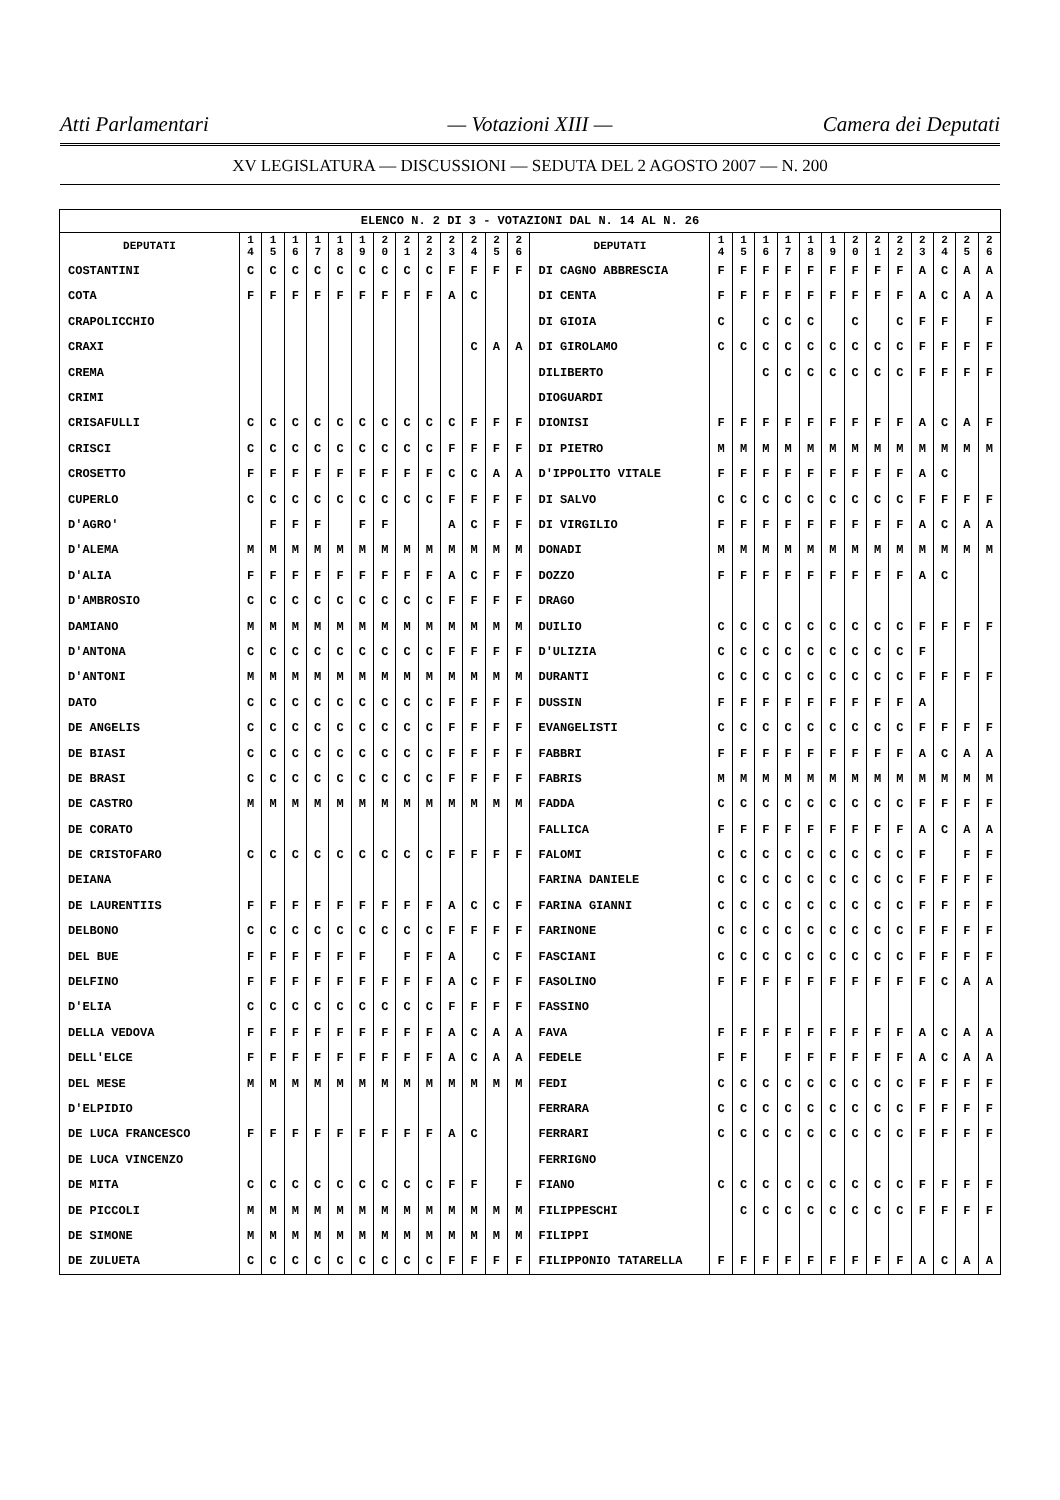Atti Parlamentari — Votazioni XIII — Camera dei Deputati
XV LEGISLATURA — DISCUSSIONI — SEDUTA DEL 2 AGOSTO 2007 — N. 200
| ELENCO N. 2 DI 3 - VOTAZIONI DAL N. 14 AL N. 26 | | | | | | | | | | | | | | | | | | | | | | | | | | | |
| DEPUTATI | 1 4 | 1 5 | 1 6 | 1 7 | 1 8 | 1 9 | 2 0 | 2 1 | 2 2 | 2 3 | 2 4 | 2 5 | 2 6 | DEPUTATI | 1 4 | 1 5 | 1 6 | 1 7 | 1 8 | 1 9 | 2 0 | 2 1 | 2 2 | 2 3 | 2 4 | 2 5 | 2 6 |
| COSTANTINI | C | C | C | C | C | C | C | C | C | F | F | F | F | DI CAGNO ABBRESCIA | F | F | F | F | F | F | F | F | F | A | C | A | A |
| COTA | F | F | F | F | F | F | F | F | F | A | C | | | DI CENTA | F | F | F | F | F | F | F | F | F | A | C | A | A |
| CRAPOLICCHIO | | | | | | | | | | | | | | DI GIOIA | C | | C | C | C | | C | | C | F | F | | F |
| CRAXI | | | | | | | | | | | C | A | A | DI GIROLAMO | C | C | C | C | C | C | C | C | C | F | F | F | F |
| CREMA | | | | | | | | | | | | | | DILIBERTO | | | C | C | C | C | C | C | C | F | F | F | F |
| CRIMI | | | | | | | | | | | | | | DIOGUARDI | | | | | | | | | | | | | |
| CRISAFULLI | C | C | C | C | C | C | C | C | C | C | F | F | F | DIONISI | F | F | F | F | F | F | F | F | F | A | C | A | F |
| CRISCI | C | C | C | C | C | C | C | C | C | F | F | F | F | DI PIETRO | M | M | M | M | M | M | M | M | M | M | M | M | M |
| CROSETTO | F | F | F | F | F | F | F | F | F | C | C | A | A | D'IPPOLITO VITALE | F | F | F | F | F | F | F | F | F | A | C | | |
| CUPERLO | C | C | C | C | C | C | C | C | C | F | F | F | F | DI SALVO | C | C | C | C | C | C | C | C | C | F | F | F | F |
| D'AGRO' | | F | F | F | | F | F | | | A | C | F | F | DI VIRGILIO | F | F | F | F | F | F | F | F | F | A | C | A | A |
| D'ALEMA | M | M | M | M | M | M | M | M | M | M | M | M | M | DONADI | M | M | M | M | M | M | M | M | M | M | M | M | M |
| D'ALIA | F | F | F | F | F | F | F | F | F | A | C | F | F | DOZZO | F | F | F | F | F | F | F | F | F | A | C | | |
| D'AMBROSIO | C | C | C | C | C | C | C | C | C | F | F | F | F | DRAGO | | | | | | | | | | | | | |
| DAMIANO | M | M | M | M | M | M | M | M | M | M | M | M | M | DUILIO | C | C | C | C | C | C | C | C | C | F | F | F | F |
| D'ANTONA | C | C | C | C | C | C | C | C | C | F | F | F | F | D'ULIZIA | C | C | C | C | C | C | C | C | C | F | | | |
| D'ANTONI | M | M | M | M | M | M | M | M | M | M | M | M | M | DURANTI | C | C | C | C | C | C | C | C | C | F | F | F | F |
| DATO | C | C | C | C | C | C | C | C | C | F | F | F | F | DUSSIN | F | F | F | F | F | F | F | F | F | A | | | |
| DE ANGELIS | C | C | C | C | C | C | C | C | C | F | F | F | F | EVANGELISTI | C | C | C | C | C | C | C | C | C | F | F | F | F |
| DE BIASI | C | C | C | C | C | C | C | C | C | F | F | F | F | FABBRI | F | F | F | F | F | F | F | F | F | A | C | A | A |
| DE BRASI | C | C | C | C | C | C | C | C | C | F | F | F | F | FABRIS | M | M | M | M | M | M | M | M | M | M | M | M | M |
| DE CASTRO | M | M | M | M | M | M | M | M | M | M | M | M | M | FADDA | C | C | C | C | C | C | C | C | C | F | F | F | F |
| DE CORATO | | | | | | | | | | | | | | FALLICA | F | F | F | F | F | F | F | F | F | A | C | A | A |
| DE CRISTOFARO | C | C | C | C | C | C | C | C | C | F | F | F | F | FALOMI | C | C | C | C | C | C | C | C | C | F | | F | F |
| DEIANA | | | | | | | | | | | | | | FARINA DANIELE | C | C | C | C | C | C | C | C | C | F | F | F | F |
| DE LAURENTIIS | F | F | F | F | F | F | F | F | F | A | C | C | F | FARINA GIANNI | C | C | C | C | C | C | C | C | C | F | F | F | F |
| DELBONO | C | C | C | C | C | C | C | C | C | F | F | F | F | FARINONE | C | C | C | C | C | C | C | C | C | F | F | F | F |
| DEL BUE | F | F | F | F | F | F | | F | F | A | | C | F | FASCIANI | C | C | C | C | C | C | C | C | C | F | F | F | F |
| DELFINO | F | F | F | F | F | F | F | F | F | A | C | F | F | FASOLINO | F | F | F | F | F | F | F | F | F | F | C | A | A |
| D'ELIA | C | C | C | C | C | C | C | C | C | F | F | F | F | FASSINO | | | | | | | | | | | | | |
| DELLA VEDOVA | F | F | F | F | F | F | F | F | F | A | C | A | A | FAVA | F | F | F | F | F | F | F | F | F | A | C | A | A |
| DELL'ELCE | F | F | F | F | F | F | F | F | F | A | C | A | A | FEDELE | F | F | | F | F | F | F | F | F | A | C | A | A |
| DEL MESE | M | M | M | M | M | M | M | M | M | M | M | M | M | FEDI | C | C | C | C | C | C | C | C | C | F | F | F | F |
| D'ELPIDIO | | | | | | | | | | | | | | FERRARA | C | C | C | C | C | C | C | C | C | F | F | F | F |
| DE LUCA FRANCESCO | F | F | F | F | F | F | F | F | F | A | C | | | FERRARI | C | C | C | C | C | C | C | C | C | F | F | F | F |
| DE LUCA VINCENZO | | | | | | | | | | | | | | FERRIGNO | | | | | | | | | | | | | |
| DE MITA | C | C | C | C | C | C | C | C | C | F | F | | F | FIANO | C | C | C | C | C | C | C | C | C | F | F | F | F |
| DE PICCOLI | M | M | M | M | M | M | M | M | M | M | M | M | M | FILIPPESCHI | | C | C | C | C | C | C | C | C | F | F | F | F |
| DE SIMONE | M | M | M | M | M | M | M | M | M | M | M | M | M | FILIPPI | | | | | | | | | | | | | |
| DE ZULUETA | C | C | C | C | C | C | C | C | C | F | F | F | F | FILIPPONIO TATARELLA | F | F | F | F | F | F | F | F | F | A | C | A | A |